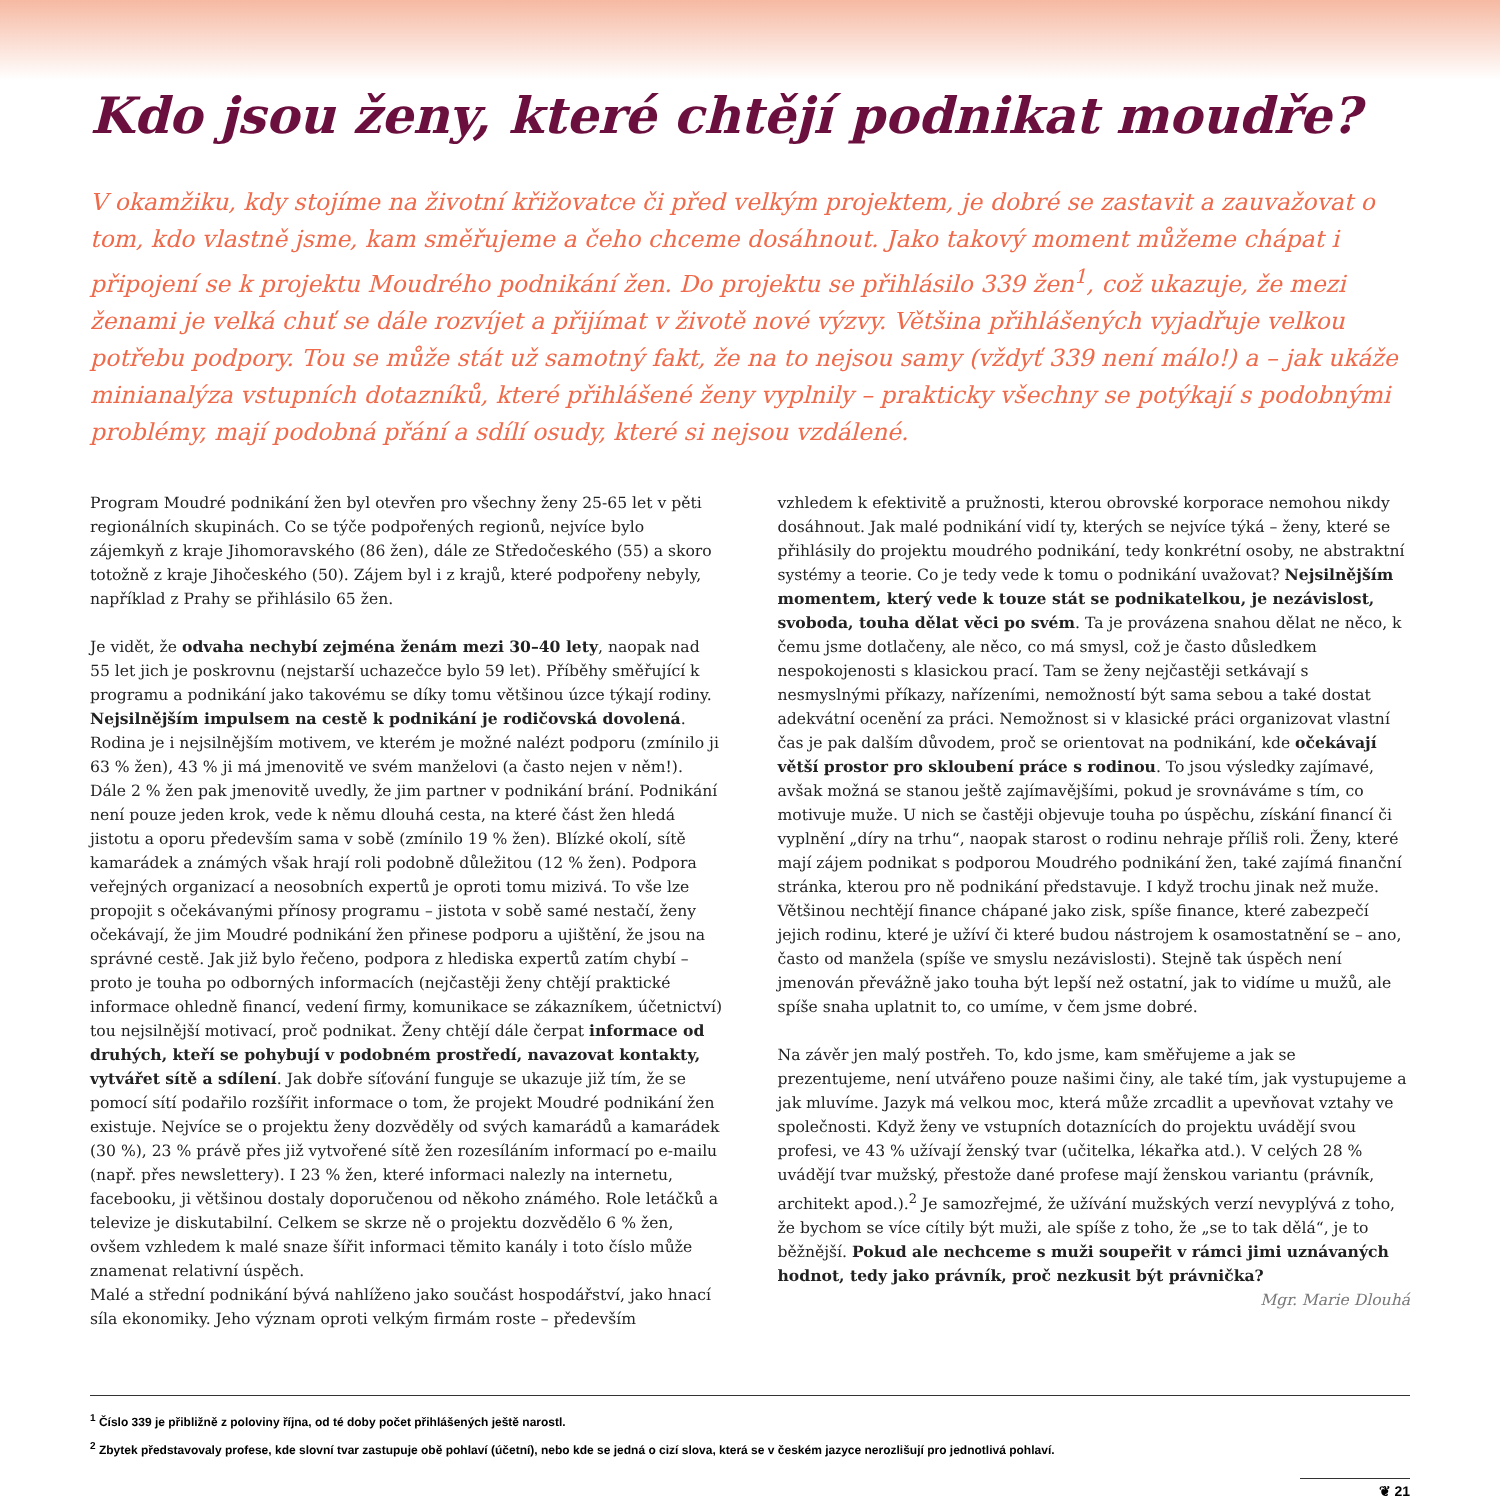Kdo jsou ženy, které chtějí podnikat moudře?
V okamžiku, kdy stojíme na životní křižovatce či před velkým projektem, je dobré se zastavit a zauvažovat o tom, kdo vlastně jsme, kam směřujeme a čeho chceme dosáhnout. Jako takový moment můžeme chápat i připojení se k projektu Moudrého podnikání žen. Do projektu se přihlásilo 339 žen<sup>1</sup>, což ukazuje, že mezi ženami je velká chuť se dále rozvíjet a přijímat v životě nové výzvy. Většina přihlášených vyjadřuje velkou potřebu podpory. Tou se může stát už samotný fakt, že na to nejsou samy (vždyť 339 není málo!) a – jak ukáže minianalýza vstupních dotazníků, které přihlášené ženy vyplnily – prakticky všechny se potýkají s podobnými problémy, mají podobná přání a sdílí osudy, které si nejsou vzdálené.
Program Moudré podnikání žen byl otevřen pro všechny ženy 25-65 let v pěti regionálních skupinách. Co se týče podpořených regionů, nejvíce bylo zájemkyň z kraje Jihomoravského (86 žen), dále ze Středočeského (55) a skoro totožně z kraje Jihočeského (50). Zájem byl i z krajů, které podpořeny nebyly, například z Prahy se přihlásilo 65 žen.
Je vidět, že odvaha nechybí zejména ženám mezi 30–40 lety, naopak nad 55 let jich je poskrovnu (nejstarší uchazečce bylo 59 let). Příběhy směřující k programu a podnikání jako takovému se díky tomu většinou úzce týkají rodiny. Nejsilnějším impulsem na cestě k podnikání je rodičovská dovolená. Rodina je i nejsilnějším motivem, ve kterém je možné nalézt podporu (zmínilo ji 63 % žen), 43 % ji má jmenovitě ve svém manželovi (a často nejen v něm!). Dále 2 % žen pak jmenovitě uvedly, že jim partner v podnikání brání. Podnikání není pouze jeden krok, vede k němu dlouhá cesta, na které část žen hledá jistotu a oporu především sama v sobě (zmínilo 19 % žen). Blízké okolí, sítě kamarádek a známých však hrají roli podobně důležitou (12 % žen). Podpora veřejných organizací a neosobních expertů je oproti tomu mizivá. To vše lze propojit s očekávanými přínosy programu – jistota v sobě samé nestačí, ženy očekávají, že jim Moudré podnikání žen přinese podporu a ujištění, že jsou na správné cestě. Jak již bylo řečeno, podpora z hlediska expertů zatím chybí – proto je touha po odborných informacích (nejčastěji ženy chtějí praktické informace ohledně financí, vedení firmy, komunikace se zákazníkem, účetnictví) tou nejsilnější motivací, proč podnikat. Ženy chtějí dále čerpat informace od druhých, kteří se pohybují v podobném prostředí, navazovat kontakty, vytvářet sítě a sdílení. Jak dobře síťování funguje se ukazuje již tím, že se pomocí sítí podařilo rozšířit informace o tom, že projekt Moudré podnikání žen existuje. Nejvíce se o projektu ženy dozvěděly od svých kamarádů a kamarádek (30 %), 23 % právě přes již vytvořené sítě žen rozesíláním informací po e-mailu (např. přes newslettery). I 23 % žen, které informaci nalezly na internetu, facebooku, ji většinou dostaly doporučenou od někoho známého. Role letáčků a televize je diskutabilní. Celkem se skrze ně o projektu dozvědělo 6 % žen, ovšem vzhledem k malé snaze šířit informaci těmito kanály i toto číslo může znamenat relativní úspěch.
Malé a střední podnikání bývá nahlíženo jako součást hospodářství, jako hnací síla ekonomiky. Jeho význam oproti velkým firmám roste – především
vzhledem k efektivitě a pružnosti, kterou obrovské korporace nemohou nikdy dosáhnout. Jak malé podnikání vidí ty, kterých se nejvíce týká – ženy, které se přihlásily do projektu moudrého podnikání, tedy konkrétní osoby, ne abstraktní systémy a teorie. Co je tedy vede k tomu o podnikání uvažovat? Nejsilnějším momentem, který vede k touze stát se podnikatelkou, je nezávislost, svoboda, touha dělat věci po svém. Ta je provázena snahou dělat ne něco, k čemu jsme dotlačeny, ale něco, co má smysl, což je často důsledkem nespokojenosti s klasickou prací. Tam se ženy nejčastěji setkávají s nesmyslnými příkazy, nařízeními, nemožností být sama sebou a také dostat adekvátní ocenění za práci. Nemožnost si v klasické práci organizovat vlastní čas je pak dalším důvodem, proč se orientovat na podnikání, kde očekávají větší prostor pro skloubení práce s rodinou. To jsou výsledky zajímavé, avšak možná se stanou ještě zajímavějšími, pokud je srovnáváme s tím, co motivuje muže. U nich se častěji objevuje touha po úspěchu, získání financí či vyplnění „díry na trhu“, naopak starost o rodinu nehraje příliš roli. Ženy, které mají zájem podnikat s podporou Moudrého podnikání žen, také zajímá finanční stránka, kterou pro ně podnikání představuje. I když trochu jinak než muže. Většinou nechtějí finance chápané jako zisk, spíše finance, které zabezpečí jejich rodinu, které je užíví či které budou nástrojem k osamostatnění se – ano, často od manžela (spíše ve smyslu nezávislosti). Stejně tak úspěch není jmenován převážně jako touha být lepší než ostatní, jak to vidíme u mužů, ale spíše snaha uplatnit to, co umíme, v čem jsme dobré.
Na závěr jen malý postřeh. To, kdo jsme, kam směřujeme a jak se prezentujeme, není utvářeno pouze našimi činy, ale také tím, jak vystupujeme a jak mluvíme. Jazyk má velkou moc, která může zrcadlit a upevňovat vztahy ve společnosti. Když ženy ve vstupních dotaznících do projektu uvádějí svou profesi, ve 43 % užívají ženský tvar (učitelka, lékařka atd.). V celých 28 % uvádějí tvar mužský, přestože dané profese mají ženskou variantu (právník, architekt apod.).<sup>2</sup> Je samozřejmé, že užívání mužských verzí nevyplývá z toho, že bychom se více cítily být muži, ale spíše z toho, že „se to tak dělá“, je to běžnější. Pokud ale nechceme s muži soupeřit v rámci jimi uznávaných hodnot, tedy jako právník, proč nezkusit být právnička?
Mgr. Marie Dlouhá
<sup>1</sup> Číslo 339 je přibližně z poloviny října, od té doby počet přihlášených ještě narostl.
<sup>2</sup> Zbytek představovaly profese, kde slovní tvar zastupuje obě pohlaví (účetní), nebo kde se jedná o cizí slova, která se v českém jazyce nerozlišují pro jednotlivá pohlaví.
❦ 21